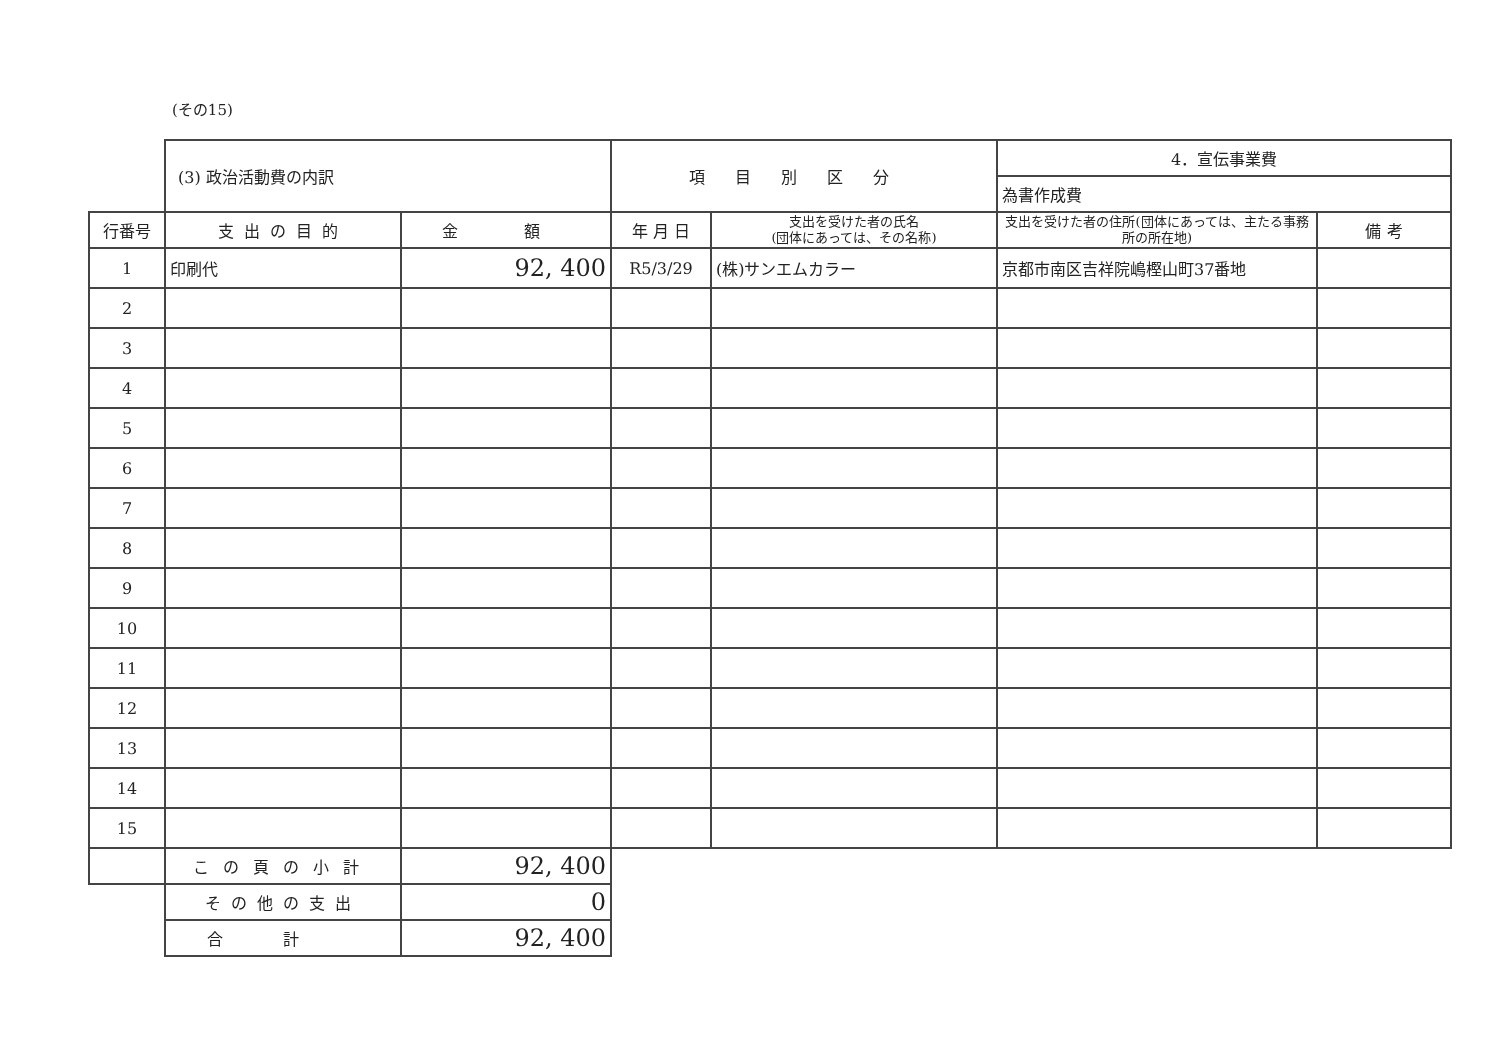(その15)
| | (3) 政治活動費の内訳 | | 項目別区分 | | 4．宣伝事業費 | |
| | | | | | 為書作成費 | |
| 行番号 | 支出の目的 | 金 額 | 年 月 日 | 支出を受けた者の氏名 (団体にあっては、その名称) | 支出を受けた者の住所(団体にあっては、主たる事務所の所在地) | 備 考 |
| 1 | 印刷代 | 92, 400 | R5/3/29 | (株)サンエムカラー | 京都市南区吉祥院嶋樫山町37番地 | |
| 2 | | | | | | |
| 3 | | | | | | |
| 4 | | | | | | |
| 5 | | | | | | |
| 6 | | | | | | |
| 7 | | | | | | |
| 8 | | | | | | |
| 9 | | | | | | |
| 10 | | | | | | |
| 11 | | | | | | |
| 12 | | | | | | |
| 13 | | | | | | |
| 14 | | | | | | |
| 15 | | | | | | |
| | この頁の小計 | 92, 400 | | | | |
| | その他の支出 | 0 | | | | |
| | 合計 | 92, 400 | | | | |